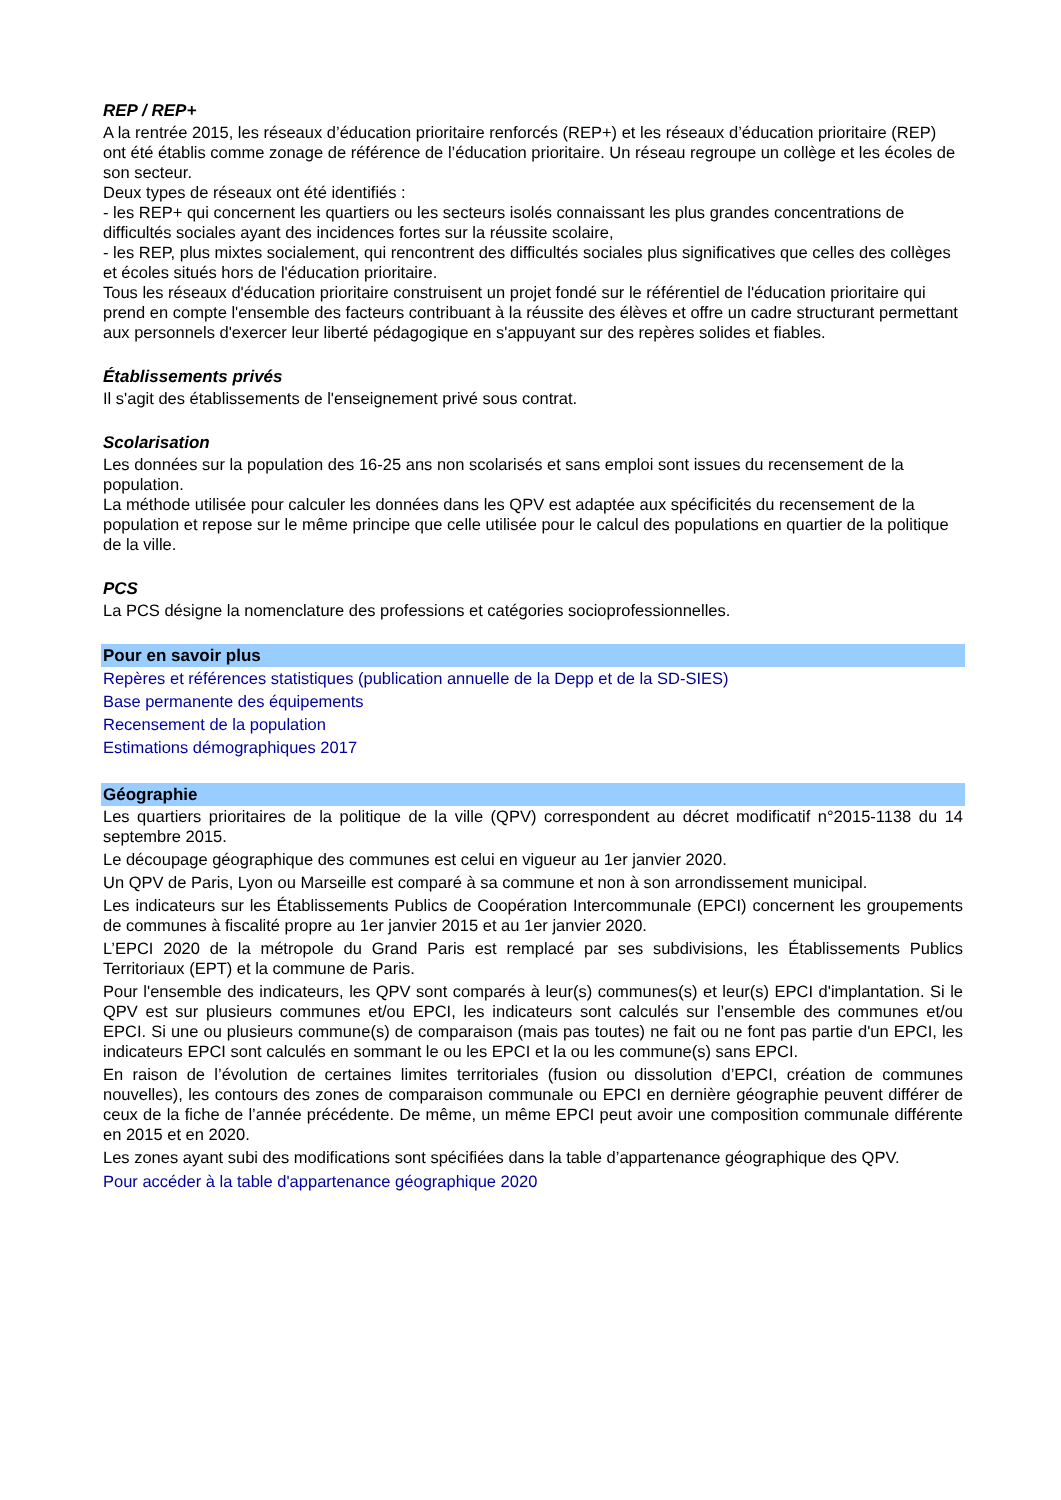REP / REP+
A la rentrée 2015, les réseaux d’éducation prioritaire renforcés (REP+) et les réseaux d’éducation prioritaire (REP) ont été établis comme zonage de référence de l’éducation prioritaire. Un réseau regroupe un collège et les écoles de son secteur.
Deux types de réseaux ont été identifiés :
- les REP+ qui concernent les quartiers ou les secteurs isolés connaissant les plus grandes concentrations de difficultés sociales ayant des incidences fortes sur la réussite scolaire,
- les REP, plus mixtes socialement, qui rencontrent des difficultés sociales plus significatives que celles des collèges et écoles situés hors de l'éducation prioritaire.
Tous les réseaux d'éducation prioritaire construisent un projet fondé sur le référentiel de l'éducation prioritaire qui prend en compte l'ensemble des facteurs contribuant à la réussite des élèves et offre un cadre structurant permettant aux personnels d'exercer leur liberté pédagogique en s'appuyant sur des repères solides et fiables.
Établissements privés
Il s'agit des établissements de l'enseignement privé sous contrat.
Scolarisation
Les données sur la population des 16-25 ans non scolarisés et sans emploi sont issues du recensement de la population.
La méthode utilisée pour calculer les données dans les QPV est adaptée aux spécificités du recensement de la population et repose sur le même principe que celle utilisée pour le calcul des populations en quartier de la politique de la ville.
PCS
La PCS désigne la nomenclature des professions et catégories socioprofessionnelles.
Pour en savoir plus
Repères et références statistiques (publication annuelle de la Depp et de la SD-SIES)
Base permanente des équipements
Recensement de la population
Estimations démographiques 2017
Géographie
Les quartiers prioritaires de la politique de la ville (QPV) correspondent au décret modificatif n°2015-1138 du 14 septembre 2015.
Le découpage géographique des communes est celui en vigueur au 1er janvier 2020.
Un QPV de Paris, Lyon ou Marseille est comparé à sa commune et non à son arrondissement municipal.
Les indicateurs sur les Établissements Publics de Coopération Intercommunale (EPCI) concernent les groupements de communes à fiscalité propre au 1er janvier 2015 et au 1er janvier 2020.
L’EPCI 2020 de la métropole du Grand Paris est remplacé par ses subdivisions, les Établissements Publics Territoriaux (EPT) et la commune de Paris.
Pour l'ensemble des indicateurs, les QPV sont comparés à leur(s) communes(s) et leur(s) EPCI d'implantation. Si le QPV est sur plusieurs communes et/ou EPCI, les indicateurs sont calculés sur l’ensemble des communes et/ou EPCI. Si une ou plusieurs commune(s) de comparaison (mais pas toutes) ne fait ou ne font pas partie d'un EPCI, les indicateurs EPCI sont calculés en sommant le ou les EPCI et la ou les commune(s) sans EPCI.
En raison de l’évolution de certaines limites territoriales (fusion ou dissolution d’EPCI, création de communes nouvelles), les contours des zones de comparaison communale ou EPCI en dernière géographie peuvent différer de ceux de la fiche de l’année précédente. De même, un même EPCI peut avoir une composition communale différente en 2015 et en 2020.
Les zones ayant subi des modifications sont spécifiées dans la table d’appartenance géographique des QPV.
Pour accéder à la table d'appartenance géographique 2020